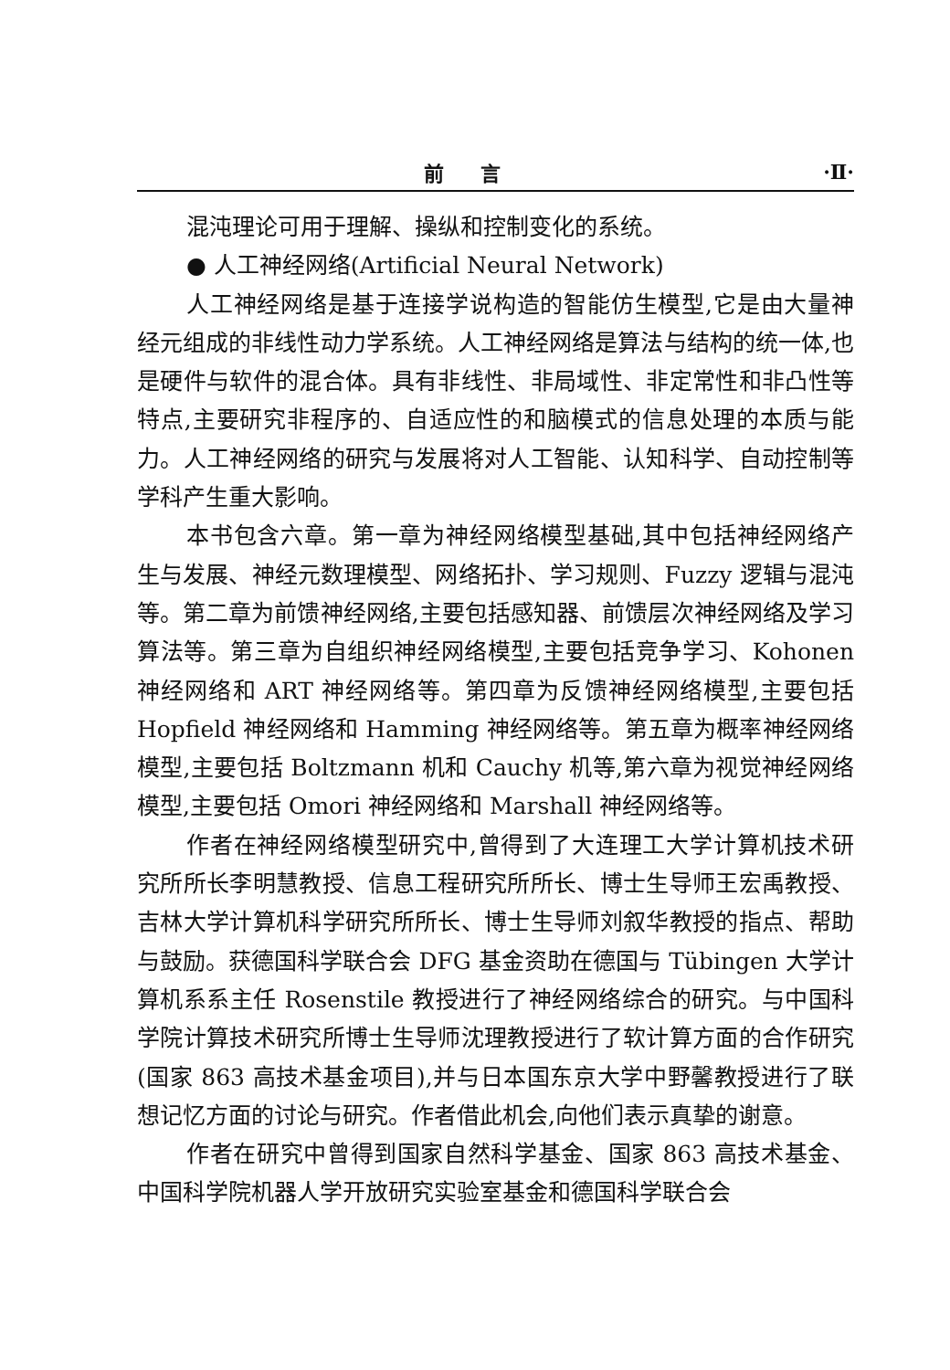前言 ·Ⅱ·
混沌理论可用于理解、操纵和控制变化的系统。
● 人工神经网络(Artificial Neural Network)
人工神经网络是基于连接学说构造的智能仿生模型,它是由大量神经元组成的非线性动力学系统。人工神经网络是算法与结构的统一体,也是硬件与软件的混合体。具有非线性、非局域性、非定常性和非凸性等特点,主要研究非程序的、自适应性的和脑模式的信息处理的本质与能力。人工神经网络的研究与发展将对人工智能、认知科学、自动控制等学科产生重大影响。
本书包含六章。第一章为神经网络模型基础,其中包括神经网络产生与发展、神经元数理模型、网络拓扑、学习规则、Fuzzy 逻辑与混沌等。第二章为前馈神经网络,主要包括感知器、前馈层次神经网络及学习算法等。第三章为自组织神经网络模型,主要包括竞争学习、Kohonen 神经网络和 ART 神经网络等。第四章为反馈神经网络模型,主要包括 Hopfield 神经网络和 Hamming 神经网络等。第五章为概率神经网络模型,主要包括 Boltzmann 机和 Cauchy 机等,第六章为视觉神经网络模型,主要包括 Omori 神经网络和 Marshall 神经网络等。
作者在神经网络模型研究中,曾得到了大连理工大学计算机技术研究所所长李明慧教授、信息工程研究所所长、博士生导师王宏禹教授、吉林大学计算机科学研究所所长、博士生导师刘叙华教授的指点、帮助与鼓励。获德国科学联合会 DFG 基金资助在德国与 Tübingen 大学计算机系系主任 Rosenstile 教授进行了神经网络综合的研究。与中国科学院计算技术研究所博士生导师沈理教授进行了软计算方面的合作研究(国家 863 高技术基金项目),并与日本国东京大学中野馨教授进行了联想记忆方面的讨论与研究。作者借此机会,向他们表示真挚的谢意。
作者在研究中曾得到国家自然科学基金、国家 863 高技术基金、中国科学院机器人学开放研究实验室基金和德国科学联合会